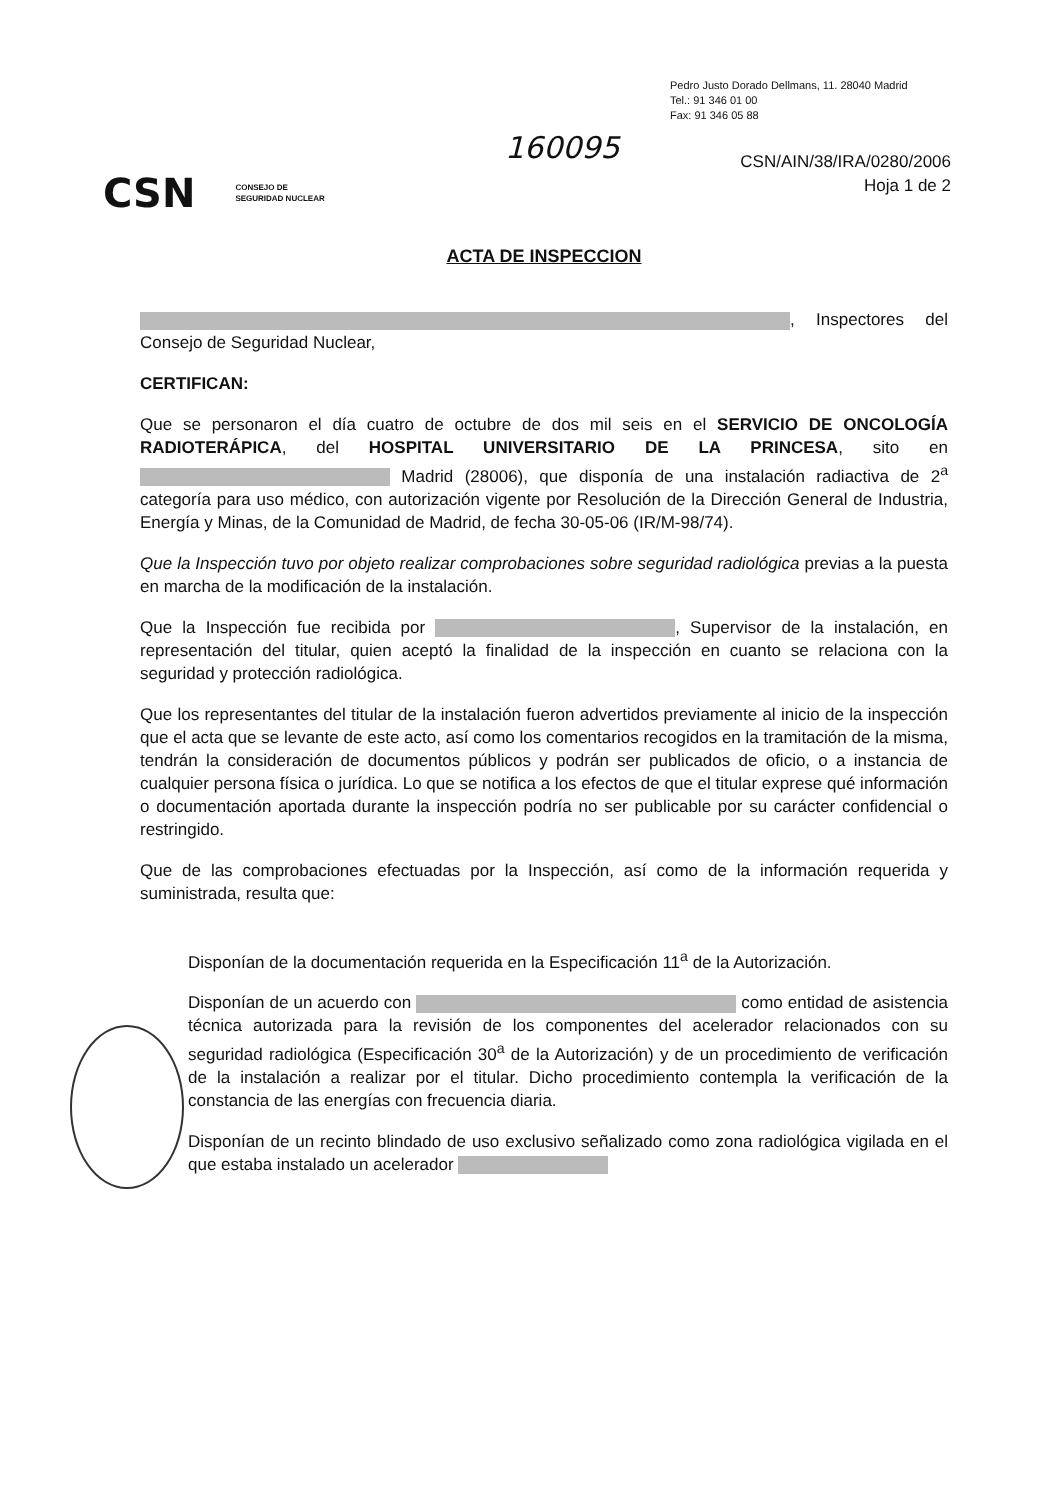Pedro Justo Dorado Dellmans, 11. 28040 Madrid
Tel.: 91 346 01 00
Fax: 91 346 05 88
160095
CSN/AIN/38/IRA/0280/2006
Hoja 1 de 2
CSN CONSEJO DE
SEGURIDAD NUCLEAR
ACTA DE INSPECCION
, Inspectores del Consejo de Seguridad Nuclear,
CERTIFICAN:
Que se personaron el día cuatro de octubre de dos mil seis en el SERVICIO DE ONCOLOGÍA RADIOTERÁPICA, del HOSPITAL UNIVERSITARIO DE LA PRINCESA, sito en Madrid (28006), que disponía de una instalación radiactiva de 2<sup>a</sup> categoría para uso médico, con autorización vigente por Resolución de la Dirección General de Industria, Energía y Minas, de la Comunidad de Madrid, de fecha 30-05-06 (IR/M-98/74).
Que la Inspección tuvo por objeto realizar comprobaciones sobre seguridad radiológica previas a la puesta en marcha de la modificación de la instalación.
Que la Inspección fue recibida por , Supervisor de la instalación, en representación del titular, quien aceptó la finalidad de la inspección en cuanto se relaciona con la seguridad y protección radiológica.
Que los representantes del titular de la instalación fueron advertidos previamente al inicio de la inspección que el acta que se levante de este acto, así como los comentarios recogidos en la tramitación de la misma, tendrán la consideración de documentos públicos y podrán ser publicados de oficio, o a instancia de cualquier persona física o jurídica. Lo que se notifica a los efectos de que el titular exprese qué información o documentación aportada durante la inspección podría no ser publicable por su carácter confidencial o restringido.
Que de las comprobaciones efectuadas por la Inspección, así como de la información requerida y suministrada, resulta que:
Disponían de la documentación requerida en la Especificación 11<sup>a</sup> de la Autorización.
Disponían de un acuerdo con como entidad de asistencia técnica autorizada para la revisión de los componentes del acelerador relacionados con su seguridad radiológica (Especificación 30<sup>a</sup> de la Autorización) y de un procedimiento de verificación de la instalación a realizar por el titular. Dicho procedimiento contempla la verificación de la constancia de las energías con frecuencia diaria.
Disponían de un recinto blindado de uso exclusivo señalizado como zona radiológica vigilada en el que estaba instalado un acelerador